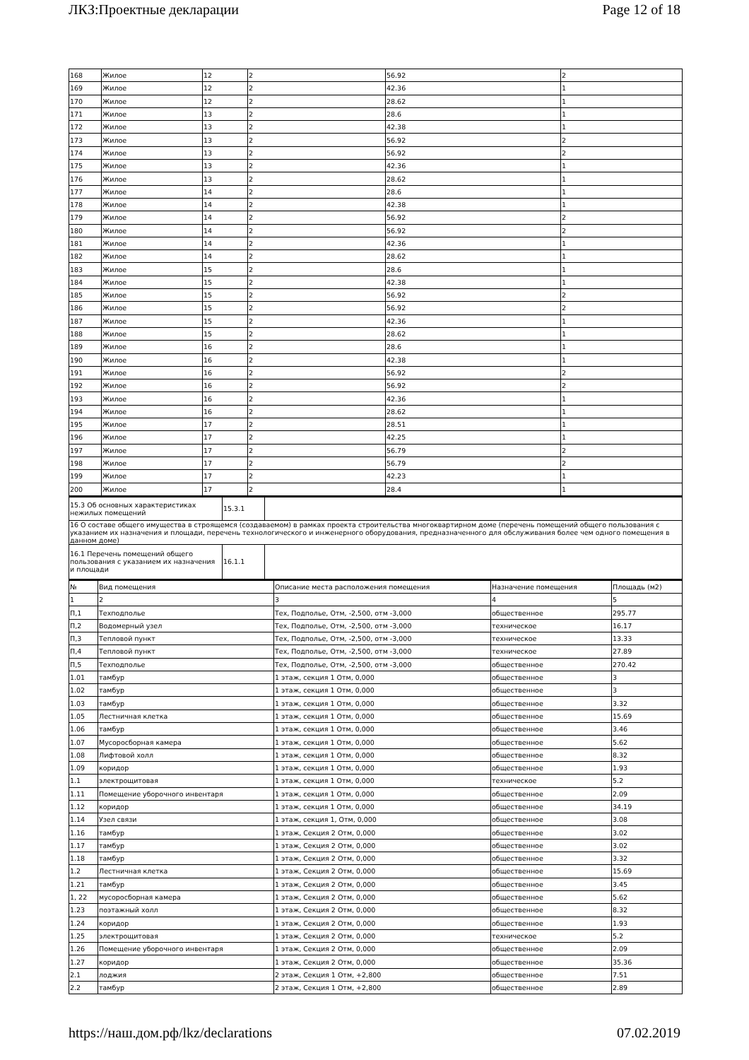ЛКЗ:Проектные декларации Page 12 of 18
| 168 | Жилое | 12 | 2 | 56.92 | 2 |
| 169 | Жилое | 12 | 2 | 42.36 | 1 |
| 170 | Жилое | 12 | 2 | 28.62 | 1 |
| 171 | Жилое | 13 | 2 | 28.6 | 1 |
| 172 | Жилое | 13 | 2 | 42.38 | 1 |
| 173 | Жилое | 13 | 2 | 56.92 | 2 |
| 174 | Жилое | 13 | 2 | 56.92 | 2 |
| 175 | Жилое | 13 | 2 | 42.36 | 1 |
| 176 | Жилое | 13 | 2 | 28.62 | 1 |
| 177 | Жилое | 14 | 2 | 28.6 | 1 |
| 178 | Жилое | 14 | 2 | 42.38 | 1 |
| 179 | Жилое | 14 | 2 | 56.92 | 2 |
| 180 | Жилое | 14 | 2 | 56.92 | 2 |
| 181 | Жилое | 14 | 2 | 42.36 | 1 |
| 182 | Жилое | 14 | 2 | 28.62 | 1 |
| 183 | Жилое | 15 | 2 | 28.6 | 1 |
| 184 | Жилое | 15 | 2 | 42.38 | 1 |
| 185 | Жилое | 15 | 2 | 56.92 | 2 |
| 186 | Жилое | 15 | 2 | 56.92 | 2 |
| 187 | Жилое | 15 | 2 | 42.36 | 1 |
| 188 | Жилое | 15 | 2 | 28.62 | 1 |
| 189 | Жилое | 16 | 2 | 28.6 | 1 |
| 190 | Жилое | 16 | 2 | 42.38 | 1 |
| 191 | Жилое | 16 | 2 | 56.92 | 2 |
| 192 | Жилое | 16 | 2 | 56.92 | 2 |
| 193 | Жилое | 16 | 2 | 42.36 | 1 |
| 194 | Жилое | 16 | 2 | 28.62 | 1 |
| 195 | Жилое | 17 | 2 | 28.51 | 1 |
| 196 | Жилое | 17 | 2 | 42.25 | 1 |
| 197 | Жилое | 17 | 2 | 56.79 | 2 |
| 198 | Жилое | 17 | 2 | 56.79 | 2 |
| 199 | Жилое | 17 | 2 | 42.23 | 1 |
| 200 | Жилое | 17 | 2 | 28.4 | 1 |
| 15.3 Об основных характеристиках нежилых помещений | 15.3.1 | |
| 16 О составе общего имущества в строящемся (создаваемом) в рамках проекта строительства многоквартирном доме (перечень помещений общего пользования с указанием их назначения и площади, перечень технологического и инженерного оборудования, предназначенного для обслуживания более чем одного помещения в данном доме) | | |
| 16.1 Перечень помещений общего пользования с указанием их назначения и площади | 16.1.1 | |
| № | Вид помещения | Описание места расположения помещения | Назначение помещения | Площадь (м2) |
| --- | --- | --- | --- | --- |
| 1 | 2 | 3 | 4 | 5 |
| П,1 | Техподполье | Тех, Подполье, Отм, -2,500, отм -3,000 | общественное | 295.77 |
| П,2 | Водомерный узел | Тех, Подполье, Отм, -2,500, отм -3,000 | техническое | 16.17 |
| П,3 | Тепловой пункт | Тех, Подполье, Отм, -2,500, отм -3,000 | техническое | 13.33 |
| П,4 | Тепловой пункт | Тех, Подполье, Отм, -2,500, отм -3,000 | техническое | 27.89 |
| П,5 | Техподполье | Тех, Подполье, Отм, -2,500, отм -3,000 | общественное | 270.42 |
| 1.01 | тамбур | 1 этаж, секция 1 Отм, 0,000 | общественное | 3 |
| 1.02 | тамбур | 1 этаж, секция 1 Отм, 0,000 | общественное | 3 |
| 1.03 | тамбур | 1 этаж, секция 1 Отм, 0,000 | общественное | 3.32 |
| 1.05 | Лестничная клетка | 1 этаж, секция 1 Отм, 0,000 | общественное | 15.69 |
| 1.06 | тамбур | 1 этаж, секция 1 Отм, 0,000 | общественное | 3.46 |
| 1.07 | Мусоросборная камера | 1 этаж, секция 1 Отм, 0,000 | общественное | 5.62 |
| 1.08 | Лифтовой холл | 1 этаж, секция 1 Отм, 0,000 | общественное | 8.32 |
| 1.09 | коридор | 1 этаж, секция 1 Отм, 0,000 | общественное | 1.93 |
| 1.1 | электрощитовая | 1 этаж, секция 1 Отм, 0,000 | техническое | 5.2 |
| 1.11 | Помещение уборочного инвентаря | 1 этаж, секция 1 Отм, 0,000 | общественное | 2.09 |
| 1.12 | коридор | 1 этаж, секция 1 Отм, 0,000 | общественное | 34.19 |
| 1.14 | Узел связи | 1 этаж, секция 1, Отм, 0,000 | общественное | 3.08 |
| 1.16 | тамбур | 1 этаж, Секция 2 Отм, 0,000 | общественное | 3.02 |
| 1.17 | тамбур | 1 этаж, Секция 2 Отм, 0,000 | общественное | 3.02 |
| 1.18 | тамбур | 1 этаж, Секция 2 Отм, 0,000 | общественное | 3.32 |
| 1.2 | Лестничная клетка | 1 этаж, Секция 2 Отм, 0,000 | общественное | 15.69 |
| 1.21 | тамбур | 1 этаж, Секция 2 Отм, 0,000 | общественное | 3.45 |
| 1, 22 | мусоросборная камера | 1 этаж, Секция 2 Отм, 0,000 | общественное | 5.62 |
| 1.23 | поэтажный холл | 1 этаж, Секция 2 Отм, 0,000 | общественное | 8.32 |
| 1.24 | коридор | 1 этаж, Секция 2 Отм, 0,000 | общественное | 1.93 |
| 1.25 | электрощитовая | 1 этаж, Секция 2 Отм, 0,000 | техническое | 5.2 |
| 1.26 | Помещение уборочного инвентаря | 1 этаж, Секция 2 Отм, 0,000 | общественное | 2.09 |
| 1.27 | коридор | 1 этаж, Секция 2 Отм, 0,000 | общественное | 35.36 |
| 2.1 | лоджия | 2 этаж, Секция 1 Отм, +2,800 | общественное | 7.51 |
| 2.2 | тамбур | 2 этаж, Секция 1 Отм, +2,800 | общественное | 2.89 |
https://наш.дом.рф/lkz/declarations 07.02.2019